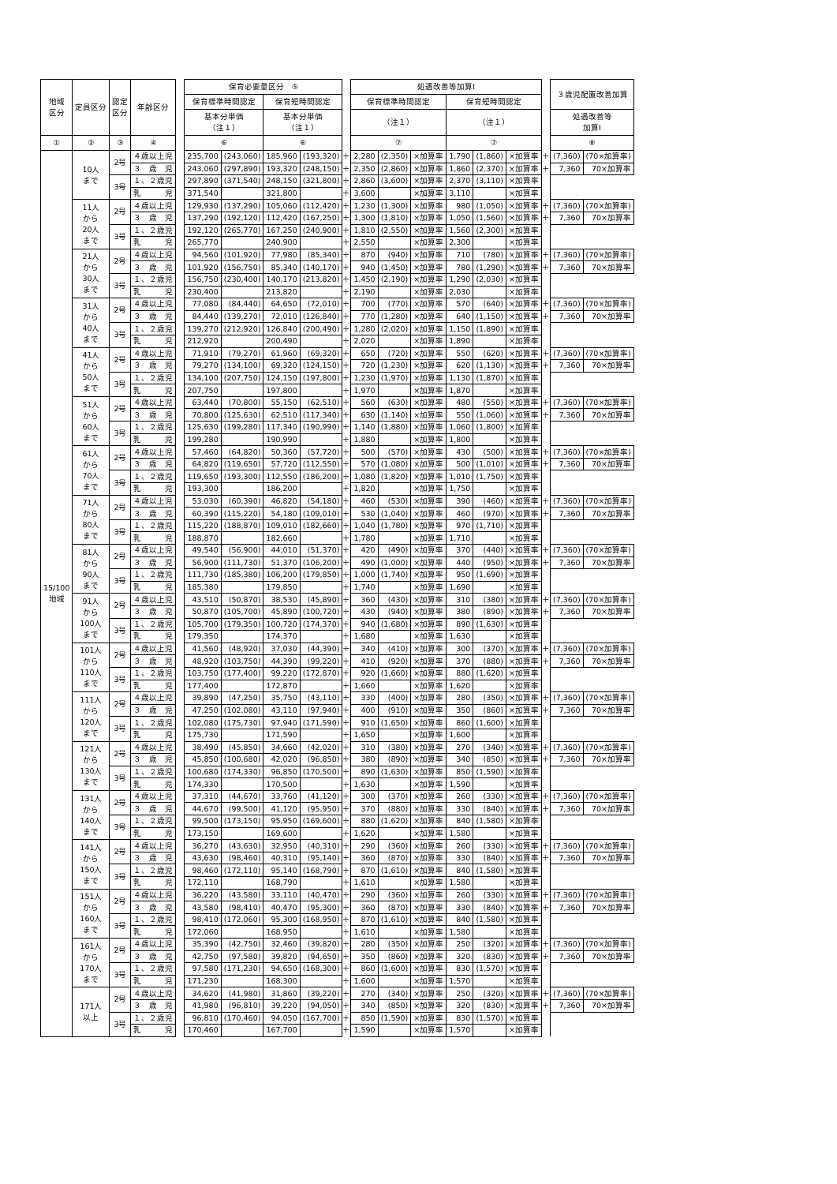| 地域 区分 | 定員区分 | 認定 区分 | 年齢区分 | | 保育必要量区分 ⑤ | | | | | 処遇改善等加算Ⅰ | | | | | | | ３歳児配置改善加算 | |
| | | | | | 保育標準時間認定 | | 保育短時間認定 | | | 保育標準時間認定 | | | 保育短時間認定 | | | | | |
| | | | | | 基本分単価 （注１） | | 基本分単価 （注１） | | | （注１） | | | （注１） | | | | 処遇改善等 加算Ⅰ | |
| ① | ② | ③ | ④ | | ⑥ | | ⑥ | | | ⑦ | | | ⑦ | | | | ⑧ | |
| 15/100 地域 | 10人 まで | 2号 | ４歳以上児 | | 235,700 | (243,060) | 185,960 | (193,320) | ＋ | 2,280 | (2,350) | ×加算率 | 1,790 | (1,860) | ×加算率 | ＋ | (7,360) | (70×加算率) |
| | | | ３ 歳 児 | | 243,060 | (297,890) | 193,320 | (248,150) | ＋ | 2,350 | (2,860) | ×加算率 | 1,860 | (2,370) | ×加算率 | ＋ | 7,360 | 70×加算率 |
| | | 3号 | １、２歳児 | | 297,890 | (371,540) | 248,150 | (321,800) | ＋ | 2,860 | (3,600) | ×加算率 | 2,370 | (3,110) | ×加算率 | | | |
| | | | 乳 児 | | 371,540 | | 321,800 | | ＋ | 3,600 | | ×加算率 | 3,110 | | ×加算率 | | | |
| | 11人 から 20人 まで | 2号 | ４歳以上児 | | 129,930 | (137,290) | 105,060 | (112,420) | ＋ | 1,230 | (1,300) | ×加算率 | 980 | (1,050) | ×加算率 | ＋ | (7,360) | (70×加算率) |
| | | | ３ 歳 児 | | 137,290 | (192,120) | 112,420 | (167,250) | ＋ | 1,300 | (1,810) | ×加算率 | 1,050 | (1,560) | ×加算率 | ＋ | 7,360 | 70×加算率 |
| | | 3号 | １、２歳児 | | 192,120 | (265,770) | 167,250 | (240,900) | ＋ | 1,810 | (2,550) | ×加算率 | 1,560 | (2,300) | ×加算率 | | | |
| | | | 乳 児 | | 265,770 | | 240,900 | | ＋ | 2,550 | | ×加算率 | 2,300 | | ×加算率 | | | |
| | 21人 から 30人 まで | 2号 | ４歳以上児 | | 94,560 | (101,920) | 77,980 | (85,340) | ＋ | 870 | (940) | ×加算率 | 710 | (780) | ×加算率 | ＋ | (7,360) | (70×加算率) |
| | | | ３ 歳 児 | | 101,920 | (156,750) | 85,340 | (140,170) | ＋ | 940 | (1,450) | ×加算率 | 780 | (1,290) | ×加算率 | ＋ | 7,360 | 70×加算率 |
| | | 3号 | １、２歳児 | | 156,750 | (230,400) | 140,170 | (213,820) | ＋ | 1,450 | (2,190) | ×加算率 | 1,290 | (2,030) | ×加算率 | | | |
| | | | 乳 児 | | 230,400 | | 213,820 | | ＋ | 2,190 | | ×加算率 | 2,030 | | ×加算率 | | | |
| | 31人 から 40人 まで | 2号 | ４歳以上児 | | 77,080 | (84,440) | 64,650 | (72,010) | ＋ | 700 | (770) | ×加算率 | 570 | (640) | ×加算率 | ＋ | (7,360) | (70×加算率) |
| | | | ３ 歳 児 | | 84,440 | (139,270) | 72,010 | (126,840) | ＋ | 770 | (1,280) | ×加算率 | 640 | (1,150) | ×加算率 | ＋ | 7,360 | 70×加算率 |
| | | 3号 | １、２歳児 | | 139,270 | (212,920) | 126,840 | (200,490) | ＋ | 1,280 | (2,020) | ×加算率 | 1,150 | (1,890) | ×加算率 | | | |
| | | | 乳 児 | | 212,920 | | 200,490 | | ＋ | 2,020 | | ×加算率 | 1,890 | | ×加算率 | | | |
| | 41人 から 50人 まで | 2号 | ４歳以上児 | | 71,910 | (79,270) | 61,960 | (69,320) | ＋ | 650 | (720) | ×加算率 | 550 | (620) | ×加算率 | ＋ | (7,360) | (70×加算率) |
| | | | ３ 歳 児 | | 79,270 | (134,100) | 69,320 | (124,150) | ＋ | 720 | (1,230) | ×加算率 | 620 | (1,130) | ×加算率 | ＋ | 7,360 | 70×加算率 |
| | | 3号 | １、２歳児 | | 134,100 | (207,750) | 124,150 | (197,800) | ＋ | 1,230 | (1,970) | ×加算率 | 1,130 | (1,870) | ×加算率 | | | |
| | | | 乳 児 | | 207,750 | | 197,800 | | ＋ | 1,970 | | ×加算率 | 1,870 | | ×加算率 | | | |
| | 51人 から 60人 まで | 2号 | ４歳以上児 | | 63,440 | (70,800) | 55,150 | (62,510) | ＋ | 560 | (630) | ×加算率 | 480 | (550) | ×加算率 | ＋ | (7,360) | (70×加算率) |
| | | | ３ 歳 児 | | 70,800 | (125,630) | 62,510 | (117,340) | ＋ | 630 | (1,140) | ×加算率 | 550 | (1,060) | ×加算率 | ＋ | 7,360 | 70×加算率 |
| | | 3号 | １、２歳児 | | 125,630 | (199,280) | 117,340 | (190,990) | ＋ | 1,140 | (1,880) | ×加算率 | 1,060 | (1,800) | ×加算率 | | | |
| | | | 乳 児 | | 199,280 | | 190,990 | | ＋ | 1,880 | | ×加算率 | 1,800 | | ×加算率 | | | |
| | 61人 から 70人 まで | 2号 | ４歳以上児 | | 57,460 | (64,820) | 50,360 | (57,720) | ＋ | 500 | (570) | ×加算率 | 430 | (500) | ×加算率 | ＋ | (7,360) | (70×加算率) |
| | | | ３ 歳 児 | | 64,820 | (119,650) | 57,720 | (112,550) | ＋ | 570 | (1,080) | ×加算率 | 500 | (1,010) | ×加算率 | ＋ | 7,360 | 70×加算率 |
| | | 3号 | １、２歳児 | | 119,650 | (193,300) | 112,550 | (186,200) | ＋ | 1,080 | (1,820) | ×加算率 | 1,010 | (1,750) | ×加算率 | | | |
| | | | 乳 児 | | 193,300 | | 186,200 | | ＋ | 1,820 | | ×加算率 | 1,750 | | ×加算率 | | | |
| | 71人 から 80人 まで | 2号 | ４歳以上児 | | 53,030 | (60,390) | 46,820 | (54,180) | ＋ | 460 | (530) | ×加算率 | 390 | (460) | ×加算率 | ＋ | (7,360) | (70×加算率) |
| | | | ３ 歳 児 | | 60,390 | (115,220) | 54,180 | (109,010) | ＋ | 530 | (1,040) | ×加算率 | 460 | (970) | ×加算率 | ＋ | 7,360 | 70×加算率 |
| | | 3号 | １、２歳児 | | 115,220 | (188,870) | 109,010 | (182,660) | ＋ | 1,040 | (1,780) | ×加算率 | 970 | (1,710) | ×加算率 | | | |
| | | | 乳 児 | | 188,870 | | 182,660 | | ＋ | 1,780 | | ×加算率 | 1,710 | | ×加算率 | | | |
| | 81人 から 90人 まで | 2号 | ４歳以上児 | | 49,540 | (56,900) | 44,010 | (51,370) | ＋ | 420 | (490) | ×加算率 | 370 | (440) | ×加算率 | ＋ | (7,360) | (70×加算率) |
| | | | ３ 歳 児 | | 56,900 | (111,730) | 51,370 | (106,200) | ＋ | 490 | (1,000) | ×加算率 | 440 | (950) | ×加算率 | ＋ | 7,360 | 70×加算率 |
| | | 3号 | １、２歳児 | | 111,730 | (185,380) | 106,200 | (179,850) | ＋ | 1,000 | (1,740) | ×加算率 | 950 | (1,690) | ×加算率 | | | |
| | | | 乳 児 | | 185,380 | | 179,850 | | ＋ | 1,740 | | ×加算率 | 1,690 | | ×加算率 | | | |
| | 91人 から 100人 まで | 2号 | ４歳以上児 | | 43,510 | (50,870) | 38,530 | (45,890) | ＋ | 360 | (430) | ×加算率 | 310 | (380) | ×加算率 | ＋ | (7,360) | (70×加算率) |
| | | | ３ 歳 児 | | 50,870 | (105,700) | 45,890 | (100,720) | ＋ | 430 | (940) | ×加算率 | 380 | (890) | ×加算率 | ＋ | 7,360 | 70×加算率 |
| | | 3号 | １、２歳児 | | 105,700 | (179,350) | 100,720 | (174,370) | ＋ | 940 | (1,680) | ×加算率 | 890 | (1,630) | ×加算率 | | | |
| | | | 乳 児 | | 179,350 | | 174,370 | | ＋ | 1,680 | | ×加算率 | 1,630 | | ×加算率 | | | |
| | 101人 から 110人 まで | 2号 | ４歳以上児 | | 41,560 | (48,920) | 37,030 | (44,390) | ＋ | 340 | (410) | ×加算率 | 300 | (370) | ×加算率 | ＋ | (7,360) | (70×加算率) |
| | | | ３ 歳 児 | | 48,920 | (103,750) | 44,390 | (99,220) | ＋ | 410 | (920) | ×加算率 | 370 | (880) | ×加算率 | ＋ | 7,360 | 70×加算率 |
| | | 3号 | １、２歳児 | | 103,750 | (177,400) | 99,220 | (172,870) | ＋ | 920 | (1,660) | ×加算率 | 880 | (1,620) | ×加算率 | | | |
| | | | 乳 児 | | 177,400 | | 172,870 | | ＋ | 1,660 | | ×加算率 | 1,620 | | ×加算率 | | | |
| | 111人 から 120人 まで | 2号 | ４歳以上児 | | 39,890 | (47,250) | 35,750 | (43,110) | ＋ | 330 | (400) | ×加算率 | 280 | (350) | ×加算率 | ＋ | (7,360) | (70×加算率) |
| | | | ３ 歳 児 | | 47,250 | (102,080) | 43,110 | (97,940) | ＋ | 400 | (910) | ×加算率 | 350 | (860) | ×加算率 | ＋ | 7,360 | 70×加算率 |
| | | 3号 | １、２歳児 | | 102,080 | (175,730) | 97,940 | (171,590) | ＋ | 910 | (1,650) | ×加算率 | 860 | (1,600) | ×加算率 | | | |
| | | | 乳 児 | | 175,730 | | 171,590 | | ＋ | 1,650 | | ×加算率 | 1,600 | | ×加算率 | | | |
| | 121人 から 130人 まで | 2号 | ４歳以上児 | | 38,490 | (45,850) | 34,660 | (42,020) | ＋ | 310 | (380) | ×加算率 | 270 | (340) | ×加算率 | ＋ | (7,360) | (70×加算率) |
| | | | ３ 歳 児 | | 45,850 | (100,680) | 42,020 | (96,850) | ＋ | 380 | (890) | ×加算率 | 340 | (850) | ×加算率 | ＋ | 7,360 | 70×加算率 |
| | | 3号 | １、２歳児 | | 100,680 | (174,330) | 96,850 | (170,500) | ＋ | 890 | (1,630) | ×加算率 | 850 | (1,590) | ×加算率 | | | |
| | | | 乳 児 | | 174,330 | | 170,500 | | ＋ | 1,630 | | ×加算率 | 1,590 | | ×加算率 | | | |
| | 131人 から 140人 まで | 2号 | ４歳以上児 | | 37,310 | (44,670) | 33,760 | (41,120) | ＋ | 300 | (370) | ×加算率 | 260 | (330) | ×加算率 | ＋ | (7,360) | (70×加算率) |
| | | | ３ 歳 児 | | 44,670 | (99,500) | 41,120 | (95,950) | ＋ | 370 | (880) | ×加算率 | 330 | (840) | ×加算率 | ＋ | 7,360 | 70×加算率 |
| | | 3号 | １、２歳児 | | 99,500 | (173,150) | 95,950 | (169,600) | ＋ | 880 | (1,620) | ×加算率 | 840 | (1,580) | ×加算率 | | | |
| | | | 乳 児 | | 173,150 | | 169,600 | | ＋ | 1,620 | | ×加算率 | 1,580 | | ×加算率 | | | |
| | 141人 から 150人 まで | 2号 | ４歳以上児 | | 36,270 | (43,630) | 32,950 | (40,310) | ＋ | 290 | (360) | ×加算率 | 260 | (330) | ×加算率 | ＋ | (7,360) | (70×加算率) |
| | | | ３ 歳 児 | | 43,630 | (98,460) | 40,310 | (95,140) | ＋ | 360 | (870) | ×加算率 | 330 | (840) | ×加算率 | ＋ | 7,360 | 70×加算率 |
| | | 3号 | １、２歳児 | | 98,460 | (172,110) | 95,140 | (168,790) | ＋ | 870 | (1,610) | ×加算率 | 840 | (1,580) | ×加算率 | | | |
| | | | 乳 児 | | 172,110 | | 168,790 | | ＋ | 1,610 | | ×加算率 | 1,580 | | ×加算率 | | | |
| | 151人 から 160人 まで | 2号 | ４歳以上児 | | 36,220 | (43,580) | 33,110 | (40,470) | ＋ | 290 | (360) | ×加算率 | 260 | (330) | ×加算率 | ＋ | (7,360) | (70×加算率) |
| | | | ３ 歳 児 | | 43,580 | (98,410) | 40,470 | (95,300) | ＋ | 360 | (870) | ×加算率 | 330 | (840) | ×加算率 | ＋ | 7,360 | 70×加算率 |
| | | 3号 | １、２歳児 | | 98,410 | (172,060) | 95,300 | (168,950) | ＋ | 870 | (1,610) | ×加算率 | 840 | (1,580) | ×加算率 | | | |
| | | | 乳 児 | | 172,060 | | 168,950 | | ＋ | 1,610 | | ×加算率 | 1,580 | | ×加算率 | | | |
| | 161人 から 170人 まで | 2号 | ４歳以上児 | | 35,390 | (42,750) | 32,460 | (39,820) | ＋ | 280 | (350) | ×加算率 | 250 | (320) | ×加算率 | ＋ | (7,360) | (70×加算率) |
| | | | ３ 歳 児 | | 42,750 | (97,580) | 39,820 | (94,650) | ＋ | 350 | (860) | ×加算率 | 320 | (830) | ×加算率 | ＋ | 7,360 | 70×加算率 |
| | | 3号 | １、２歳児 | | 97,580 | (171,230) | 94,650 | (168,300) | ＋ | 860 | (1,600) | ×加算率 | 830 | (1,570) | ×加算率 | | | |
| | | | 乳 児 | | 171,230 | | 168,300 | | ＋ | 1,600 | | ×加算率 | 1,570 | | ×加算率 | | | |
| | 171人 以上 | 2号 | ４歳以上児 | | 34,620 | (41,980) | 31,860 | (39,220) | ＋ | 270 | (340) | ×加算率 | 250 | (320) | ×加算率 | ＋ | (7,360) | (70×加算率) |
| | | | ３ 歳 児 | | 41,980 | (96,810) | 39,220 | (94,050) | ＋ | 340 | (850) | ×加算率 | 320 | (830) | ×加算率 | ＋ | 7,360 | 70×加算率 |
| | | 3号 | １、２歳児 | | 96,810 | (170,460) | 94,050 | (167,700) | ＋ | 850 | (1,590) | ×加算率 | 830 | (1,570) | ×加算率 | | | |
| | | | 乳 児 | | 170,460 | | 167,700 | | ＋ | 1,590 | | ×加算率 | 1,570 | | ×加算率 | | | |